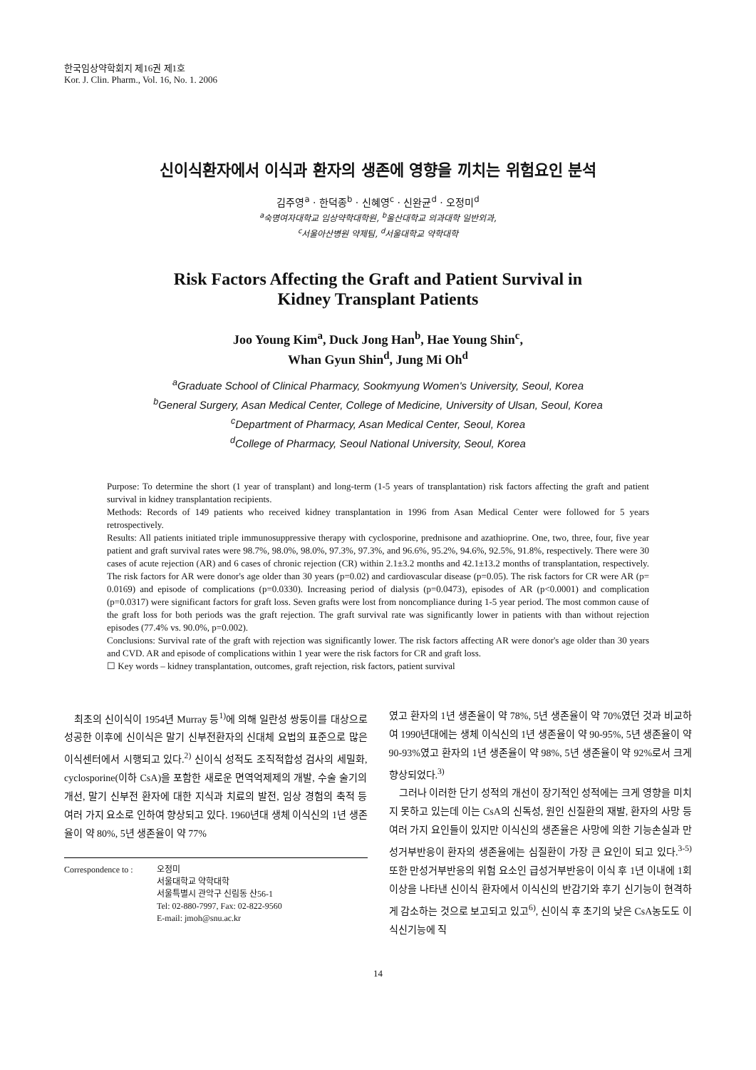한국임상약학회지 제16권 제1호
Kor. J. Clin. Pharm., Vol. 16, No. 1. 2006
신이식환자에서 이식과 환자의 생존에 영향을 끼치는 위험요인 분석
김주영<sup>a</sup> · 한덕종<sup>b</sup> · 신혜영<sup>c</sup> · 신완균<sup>d</sup> · 오정미<sup>d</sup>
<sup>a</sup> 숙명여자대학교 임상약학대학원, <sup>b</sup>울산대학교 의과대학 일반외과,
<sup>c</sup> 서울아산병원 약제팀, <sup>d</sup>서울대학교 약학대학
Risk Factors Affecting the Graft and Patient Survival in
Kidney Transplant Patients
Joo Young Kim<sup>a</sup>, Duck Jong Han<sup>b</sup>, Hae Young Shin<sup>c</sup>,
Whan Gyun Shin<sup>d</sup>, Jung Mi Oh<sup>d</sup>
<sup>a</sup> Graduate School of Clinical Pharmacy, Sookmyung Women's University, Seoul, Korea
<sup>b</sup> General Surgery, Asan Medical Center, College of Medicine, University of Ulsan, Seoul, Korea
<sup>c</sup> Department of Pharmacy, Asan Medical Center, Seoul, Korea
<sup>d</sup> College of Pharmacy, Seoul National University, Seoul, Korea
Purpose: To determine the short (1 year of transplant) and long-term (1-5 years of transplantation) risk factors affecting the graft and patient survival in kidney transplantation recipients.
Methods: Records of 149 patients who received kidney transplantation in 1996 from Asan Medical Center were followed for 5 years retrospectively.
Results: All patients initiated triple immunosuppressive therapy with cyclosporine, prednisone and azathioprine. One, two, three, four, five year patient and graft survival rates were 98.7%, 98.0%, 98.0%, 97.3%, 97.3%, and 96.6%, 95.2%, 94.6%, 92.5%, 91.8%, respectively. There were 30 cases of acute rejection (AR) and 6 cases of chronic rejection (CR) within 2.1±3.2 months and 42.1±13.2 months of transplantation, respectively. The risk factors for AR were donor's age older than 30 years (p=0.02) and cardiovascular disease (p=0.05). The risk factors for CR were AR (p= 0.0169) and episode of complications (p=0.0330). Increasing period of dialysis (p=0.0473), episodes of AR (p<0.0001) and complication (p=0.0317) were significant factors for graft loss. Seven grafts were lost from noncompliance during 1-5 year period. The most common cause of the graft loss for both periods was the graft rejection. The graft survival rate was significantly lower in patients with than without rejection episodes (77.4% vs. 90.0%, p=0.002).
Conclusions: Survival rate of the graft with rejection was significantly lower. The risk factors affecting AR were donor's age older than 30 years and CVD. AR and episode of complications within 1 year were the risk factors for CR and graft loss.
☐ Key words – kidney transplantation, outcomes, graft rejection, risk factors, patient survival
최초의 신이식이 1954년 Murray 등<sup>1)</sup>에 의해 일란성 쌍둥이를 대상으로 성공한 이후에 신이식은 말기 신부전환자의 신대체 요법의 표준으로 많은 이식센터에서 시행되고 있다.<sup>2)</sup> 신이식 성적도 조직적합성 검사의 세밀화, cyclosporine(이하 CsA)을 포함한 새로운 면역억제제의 개발, 수술 술기의 개선, 말기 신부전 환자에 대한 지식과 치료의 발전, 임상 경험의 축적 등 여러 가지 요소로 인하여 향상되고 있다. 1960년대 생체 이식신의 1년 생존율이 약 80%, 5년 생존율이 약 77%
Correspondence to :
오정미
서울대학교 약학대학
서울특별시 관악구 신림동 산56-1
Tel: 02-880-7997, Fax: 02-822-9560
E-mail: jmoh@snu.ac.kr
였고 환자의 1년 생존율이 약 78%, 5년 생존율이 약 70%였던 것과 비교하여 1990년대에는 생체 이식신의 1년 생존율이 약 90-95%, 5년 생존율이 약 90-93%였고 환자의 1년 생존율이 약 98%, 5년 생존율이 약 92%로서 크게 향상되었다.<sup>3)</sup>
그러나 이러한 단기 성적의 개선이 장기적인 성적에는 크게 영향을 미치지 못하고 있는데 이는 CsA의 신독성, 원인 신질환의 재발, 환자의 사망 등 여러 가지 요인들이 있지만 이식신의 생존율은 사망에 의한 기능손실과 만성거부반응이 환자의 생존율에는 심질환이 가장 큰 요인이 되고 있다.<sup>3-5)</sup> 또한 만성거부반응의 위험 요소인 급성거부반응이 이식 후 1년 이내에 1회 이상을 나타낸 신이식 환자에서 이식신의 반감기와 후기 신기능이 현격하게 감소하는 것으로 보고되고 있고<sup>6)</sup>, 신이식 후 초기의 낮은 CsA농도도 이식신기능에 직
14